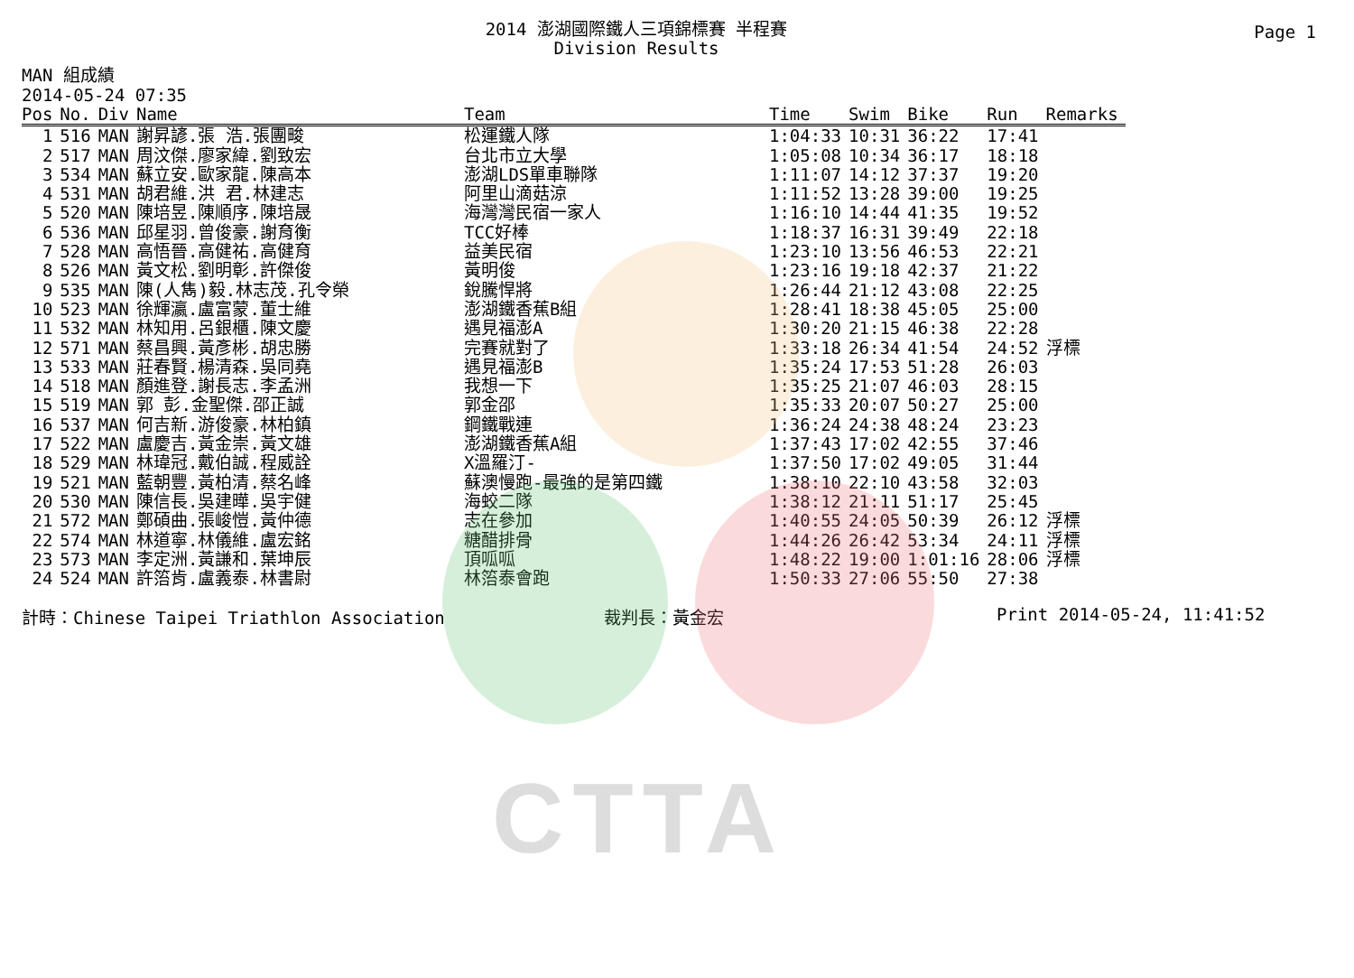CTTA
Page 1
2014 澎湖國際鐵人三項錦標賽 半程賽
Division Results
MAN 組成績
2014-05-24 07:35
| Pos | No. | Div | Name | Team | Time | Swim | Bike | Run | Remarks |
| --- | --- | --- | --- | --- | --- | --- | --- | --- | --- |
| 1 | 516 | MAN | 謝昇諺.張 浩.張團畯 | 松運鐵人隊 | 1:04:33 | 10:31 | 36:22 | 17:41 | |
| 2 | 517 | MAN | 周汶傑.廖家緯.劉致宏 | 台北市立大學 | 1:05:08 | 10:34 | 36:17 | 18:18 | |
| 3 | 534 | MAN | 蘇立安.歐家龍.陳高本 | 澎湖LDS單車聯隊 | 1:11:07 | 14:12 | 37:37 | 19:20 | |
| 4 | 531 | MAN | 胡君維.洪 君.林建志 | 阿里山滴菇涼 | 1:11:52 | 13:28 | 39:00 | 19:25 | |
| 5 | 520 | MAN | 陳培昱.陳順序.陳培晟 | 海灣灣民宿一家人 | 1:16:10 | 14:44 | 41:35 | 19:52 | |
| 6 | 536 | MAN | 邱星羽.曾俊豪.謝育衡 | TCC好棒 | 1:18:37 | 16:31 | 39:49 | 22:18 | |
| 7 | 528 | MAN | 高悟晉.高健祐.高健育 | 益美民宿 | 1:23:10 | 13:56 | 46:53 | 22:21 | |
| 8 | 526 | MAN | 黃文松.劉明彰.許傑俊 | 黃明俊 | 1:23:16 | 19:18 | 42:37 | 21:22 | |
| 9 | 535 | MAN | 陳(人雋)毅.林志茂.孔令榮 | 銳騰悍將 | 1:26:44 | 21:12 | 43:08 | 22:25 | |
| 10 | 523 | MAN | 徐輝瀛.盧富蒙.董士維 | 澎湖鐵香蕉B組 | 1:28:41 | 18:38 | 45:05 | 25:00 | |
| 11 | 532 | MAN | 林知用.呂銀櫃.陳文慶 | 遇見福澎A | 1:30:20 | 21:15 | 46:38 | 22:28 | |
| 12 | 571 | MAN | 蔡昌興.黃彥彬.胡忠勝 | 完賽就對了 | 1:33:18 | 26:34 | 41:54 | 24:52 | 浮標 |
| 13 | 533 | MAN | 莊春賢.楊清森.吳同堯 | 遇見福澎B | 1:35:24 | 17:53 | 51:28 | 26:03 | |
| 14 | 518 | MAN | 顏進登.謝長志.李孟洲 | 我想一下 | 1:35:25 | 21:07 | 46:03 | 28:15 | |
| 15 | 519 | MAN | 郭 彭.金聖傑.邵正誠 | 郭金邵 | 1:35:33 | 20:07 | 50:27 | 25:00 | |
| 16 | 537 | MAN | 何吉新.游俊豪.林柏鎮 | 鋼鐵戰連 | 1:36:24 | 24:38 | 48:24 | 23:23 | |
| 17 | 522 | MAN | 盧慶吉.黃金崇.黃文雄 | 澎湖鐵香蕉A組 | 1:37:43 | 17:02 | 42:55 | 37:46 | |
| 18 | 529 | MAN | 林瑋冠.戴伯誠.程威詮 | X溫羅汀- | 1:37:50 | 17:02 | 49:05 | 31:44 | |
| 19 | 521 | MAN | 藍朝豐.黃柏清.蔡名峰 | 蘇澳慢跑-最強的是第四鐵 | 1:38:10 | 22:10 | 43:58 | 32:03 | |
| 20 | 530 | MAN | 陳信長.吳建曄.吳宇健 | 海蛟二隊 | 1:38:12 | 21:11 | 51:17 | 25:45 | |
| 21 | 572 | MAN | 鄭碩曲.張峻愷.黃仲德 | 志在參加 | 1:40:55 | 24:05 | 50:39 | 26:12 | 浮標 |
| 22 | 574 | MAN | 林道寧.林儀維.盧宏銘 | 糖醋排骨 | 1:44:26 | 26:42 | 53:34 | 24:11 | 浮標 |
| 23 | 573 | MAN | 李定洲.黃謙和.葉坤辰 | 頂呱呱 | 1:48:22 | 19:00 | 1:01:16 | 28:06 | 浮標 |
| 24 | 524 | MAN | 許箈肯.盧義泰.林書尉 | 林箈泰會跑 | 1:50:33 | 27:06 | 55:50 | 27:38 | |
計時：Chinese Taipei Triathlon Association 裁判長：黃金宏 Print 2014-05-24, 11:41:52